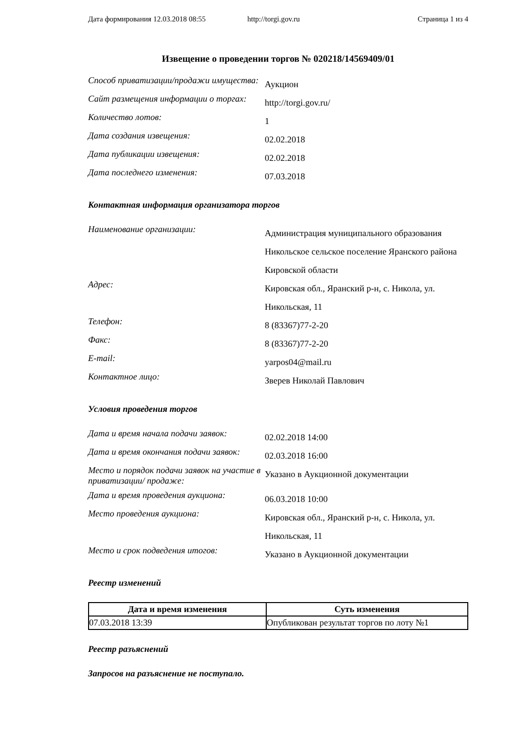Дата формирования 12.03.2018 08:55 http://torgi.gov.ru Страница 1 из 4
Извещение о проведении торгов № 020218/14569409/01
| Способ приватизации/продажи имущества: | Аукцион |
| Сайт размещения информации о торгах: | http://torgi.gov.ru/ |
| Количество лотов: | 1 |
| Дата создания извещения: | 02.02.2018 |
| Дата публикации извещения: | 02.02.2018 |
| Дата последнего изменения: | 07.03.2018 |
Контактная информация организатора торгов
| Наименование организации: | Администрация муниципального образования Никольское сельское поселение Яранского района Кировской области |
| Адрес: | Кировская обл., Яранский р-н, с. Никола, ул. Никольская, 11 |
| Телефон: | 8 (83367)77-2-20 |
| Факс: | 8 (83367)77-2-20 |
| E-mail: | yarpos04@mail.ru |
| Контактное лицо: | Зверев Николай Павлович |
Условия проведения торгов
| Дата и время начала подачи заявок: | 02.02.2018 14:00 |
| Дата и время окончания подачи заявок: | 02.03.2018 16:00 |
| Место и порядок подачи заявок на участие в приватизации/ продаже: | Указано в Аукционной документации |
| Дата и время проведения аукциона: | 06.03.2018 10:00 |
| Место проведения аукциона: | Кировская обл., Яранский р-н, с. Никола, ул. Никольская, 11 |
| Место и срок подведения итогов: | Указано в Аукционной документации |
Реестр изменений
| Дата и время изменения | Суть изменения |
| --- | --- |
| 07.03.2018 13:39 | Опубликован результат торгов по лоту №1 |
Реестр разъяснений
Запросов на разъяснение не поступало.